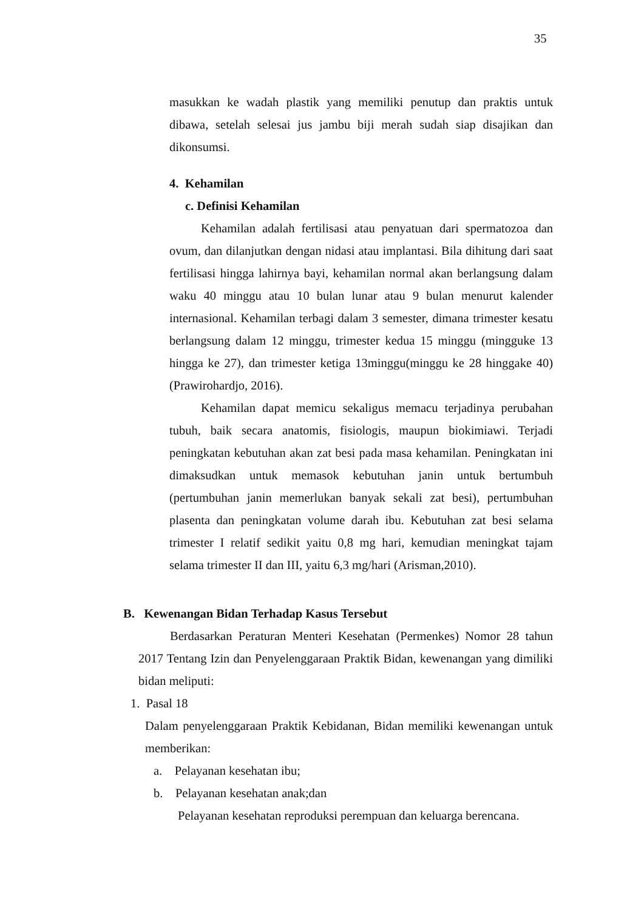35
masukkan ke wadah plastik yang memiliki penutup dan praktis untuk dibawa, setelah selesai jus jambu biji merah sudah siap disajikan dan dikonsumsi.
4. Kehamilan
c. Definisi Kehamilan
Kehamilan adalah fertilisasi atau penyatuan dari spermatozoa dan ovum, dan dilanjutkan dengan nidasi atau implantasi. Bila dihitung dari saat fertilisasi hingga lahirnya bayi, kehamilan normal akan berlangsung dalam waku 40 minggu atau 10 bulan lunar atau 9 bulan menurut kalender internasional. Kehamilan terbagi dalam 3 semester, dimana trimester kesatu berlangsung dalam 12 minggu, trimester kedua 15 minggu (mingguke 13 hingga ke 27), dan trimester ketiga 13minggu(minggu ke 28 hinggake 40) (Prawirohardjo, 2016).
Kehamilan dapat memicu sekaligus memacu terjadinya perubahan tubuh, baik secara anatomis, fisiologis, maupun biokimiawi. Terjadi peningkatan kebutuhan akan zat besi pada masa kehamilan. Peningkatan ini dimaksudkan untuk memasok kebutuhan janin untuk bertumbuh (pertumbuhan janin memerlukan banyak sekali zat besi), pertumbuhan plasenta dan peningkatan volume darah ibu. Kebutuhan zat besi selama trimester I relatif sedikit yaitu 0,8 mg hari, kemudian meningkat tajam selama trimester II dan III, yaitu 6,3 mg/hari (Arisman,2010).
B. Kewenangan Bidan Terhadap Kasus Tersebut
Berdasarkan Peraturan Menteri Kesehatan (Permenkes) Nomor 28 tahun 2017 Tentang Izin dan Penyelenggaraan Praktik Bidan, kewenangan yang dimiliki bidan meliputi:
1. Pasal 18
Dalam penyelenggaraan Praktik Kebidanan, Bidan memiliki kewenangan untuk memberikan:
a. Pelayanan kesehatan ibu;
b. Pelayanan kesehatan anak;dan
Pelayanan kesehatan reproduksi perempuan dan keluarga berencana.